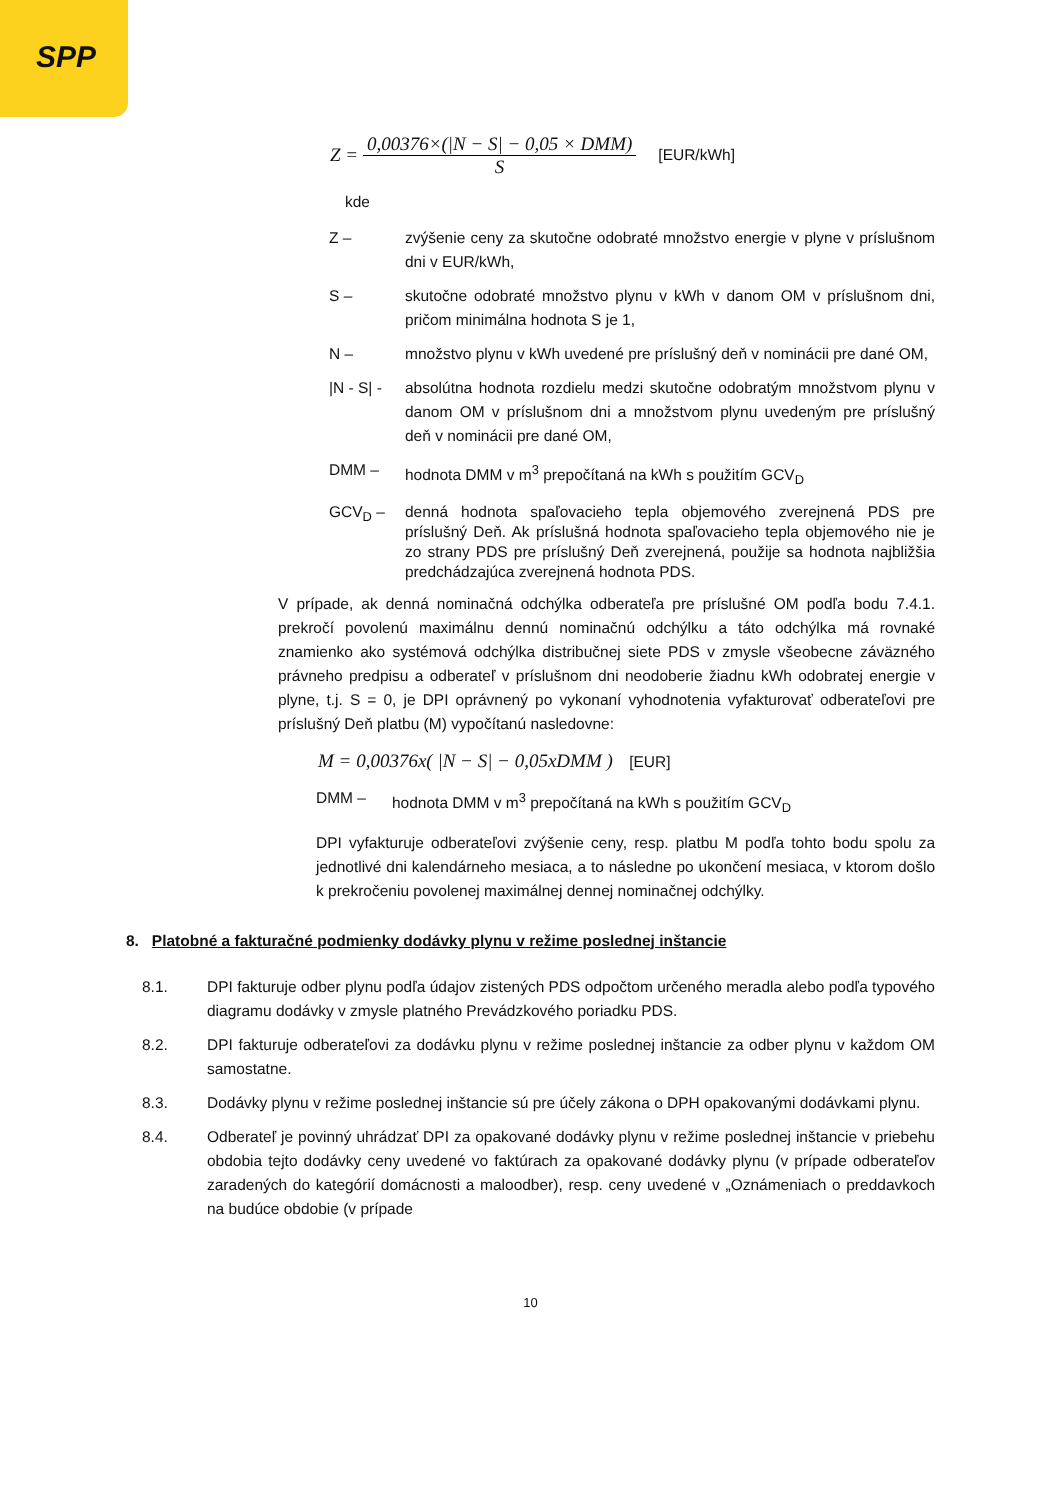SPP
Z = 0,00376×(|N − S| − 0,05 × DMM) S [EUR/kWh]
kde
Z – zvýšenie ceny za skutočne odobraté množstvo energie v plyne v príslušnom dni v EUR/kWh,
S – skutočne odobraté množstvo plynu v kWh v danom OM v príslušnom dni, pričom minimálna hodnota S je 1,
N – množstvo plynu v kWh uvedené pre príslušný deň v nominácii pre dané OM,
|N - S| - absolútna hodnota rozdielu medzi skutočne odobratým množstvom plynu v danom OM v príslušnom dni a množstvom plynu uvedeným pre príslušný deň v nominácii pre dané OM,
DMM – hodnota DMM v m<sup>3</sup> prepočítaná na kWh s použitím GCV<sub>D</sub>
GCV<sub>D</sub> – denná hodnota spaľovacieho tepla objemového zverejnená PDS pre príslušný Deň. Ak príslušná hodnota spaľovacieho tepla objemového nie je zo strany PDS pre príslušný Deň zverejnená, použije sa hodnota najbližšia predchádzajúca zverejnená hodnota PDS.
V prípade, ak denná nominačná odchýlka odberateľa pre príslušné OM podľa bodu 7.4.1. prekročí povolenú maximálnu dennú nominačnú odchýlku a táto odchýlka má rovnaké znamienko ako systémová odchýlka distribučnej siete PDS v zmysle všeobecne záväzného právneho predpisu a odberateľ v príslušnom dni neodoberie žiadnu kWh odobratej energie v plyne, t.j. S = 0, je DPI oprávnený po vykonaní vyhodnotenia vyfakturovať odberateľovi pre príslušný Deň platbu (M) vypočítanú nasledovne:
M = 0,00376x( |N − S| − 0,05xDMM ) [EUR]
DMM – hodnota DMM v m<sup>3</sup> prepočítaná na kWh s použitím GCV<sub>D</sub>
DPI vyfakturuje odberateľovi zvýšenie ceny, resp. platbu M podľa tohto bodu spolu za jednotlivé dni kalendárneho mesiaca, a to následne po ukončení mesiaca, v ktorom došlo k prekročeniu povolenej maximálnej dennej nominačnej odchýlky.
8. Platobné a fakturačné podmienky dodávky plynu v režime poslednej inštancie
8.1. DPI fakturuje odber plynu podľa údajov zistených PDS odpočtom určeného meradla alebo podľa typového diagramu dodávky v zmysle platného Prevádzkového poriadku PDS.
8.2. DPI fakturuje odberateľovi za dodávku plynu v režime poslednej inštancie za odber plynu v každom OM samostatne.
8.3. Dodávky plynu v režime poslednej inštancie sú pre účely zákona o DPH opakovanými dodávkami plynu.
8.4. Odberateľ je povinný uhrádzať DPI za opakované dodávky plynu v režime poslednej inštancie v priebehu obdobia tejto dodávky ceny uvedené vo faktúrach za opakované dodávky plynu (v prípade odberateľov zaradených do kategórií domácnosti a maloodber), resp. ceny uvedené v „Oznámeniach o preddavkoch na budúce obdobie (v prípade
10